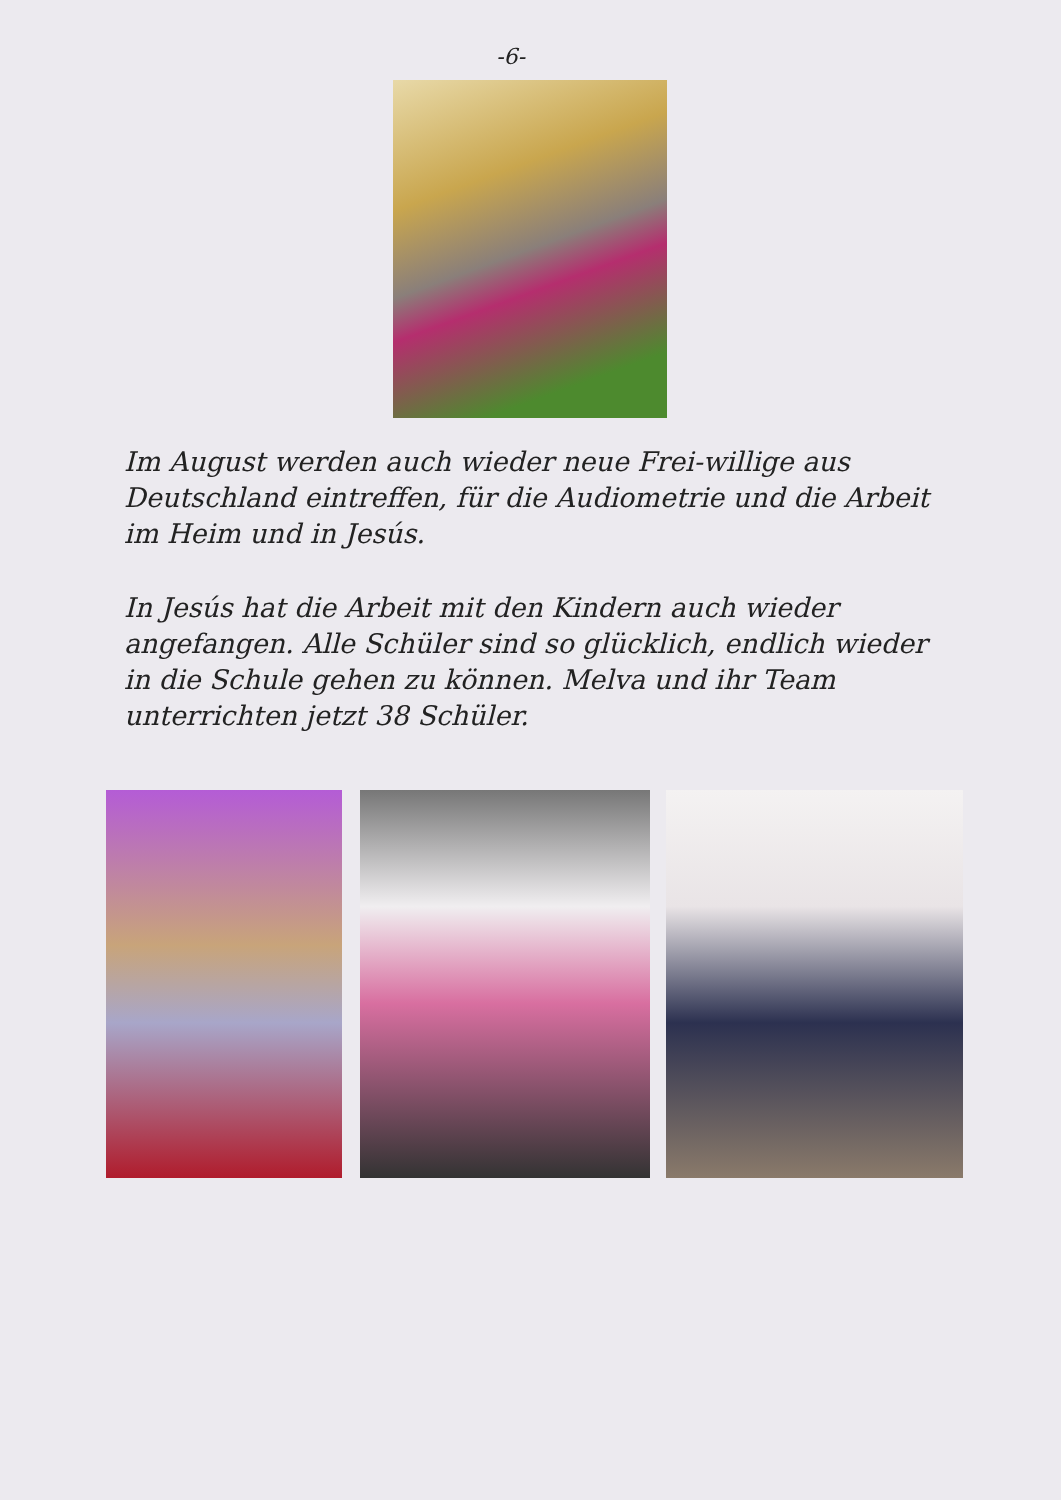-6-
Im August werden auch wieder neue Frei-willige aus Deutschland eintreffen, für die Audiometrie und die Arbeit im Heim und in Jesús.
In Jesús hat die Arbeit mit den Kindern auch wieder angefangen. Alle Schüler sind so glücklich, endlich wieder in die Schule gehen zu können. Melva und ihr Team unterrichten jetzt 38 Schüler.